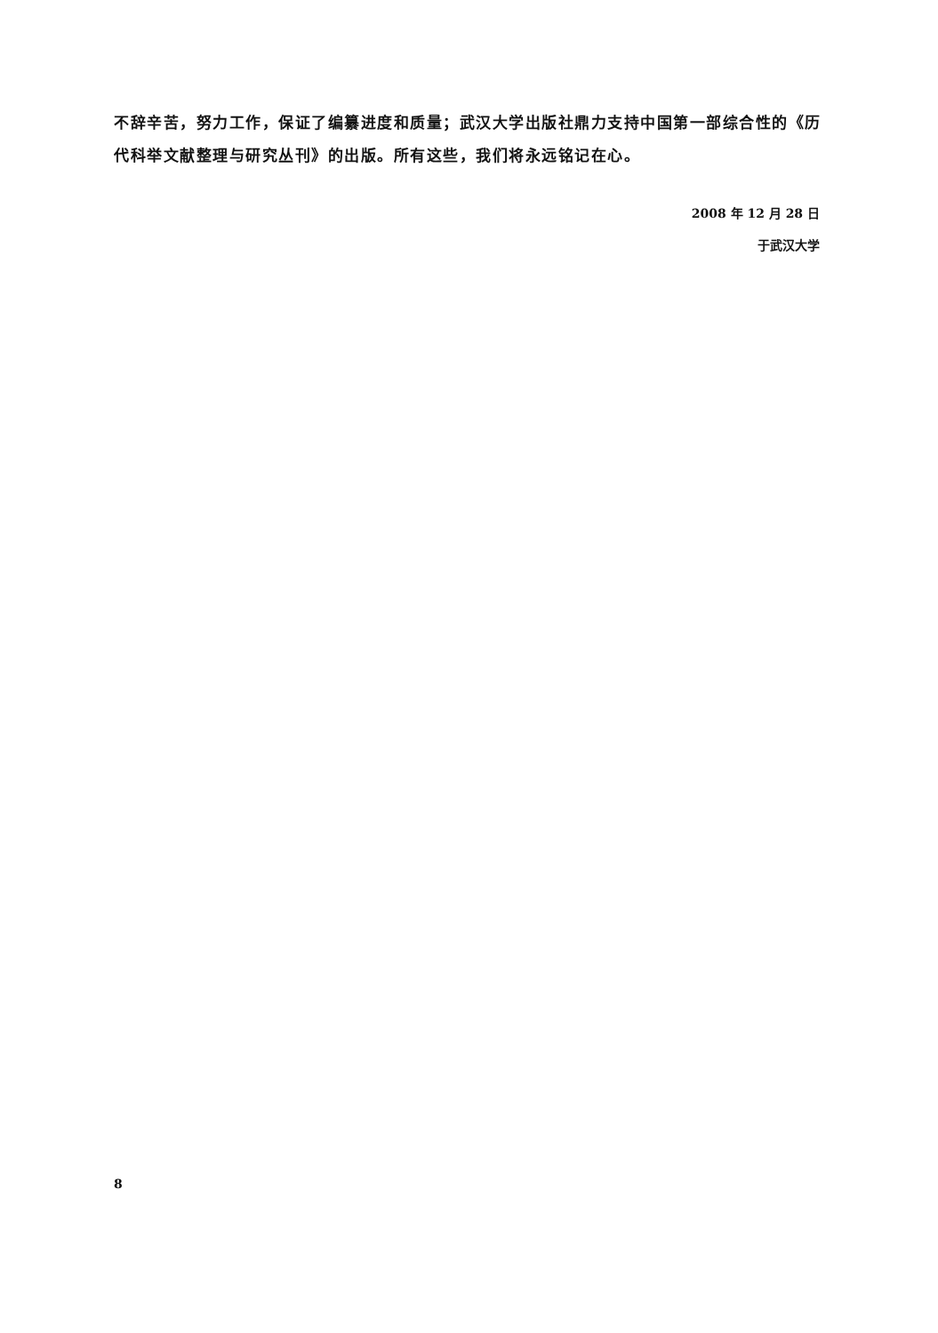不辞辛苦，努力工作，保证了编纂进度和质量；武汉大学出版社鼎力支持中国第一部综合性的《历代科举文献整理与研究丛刊》的出版。所有这些，我们将永远铭记在心。
2008 年 12 月 28 日
于武汉大学
8